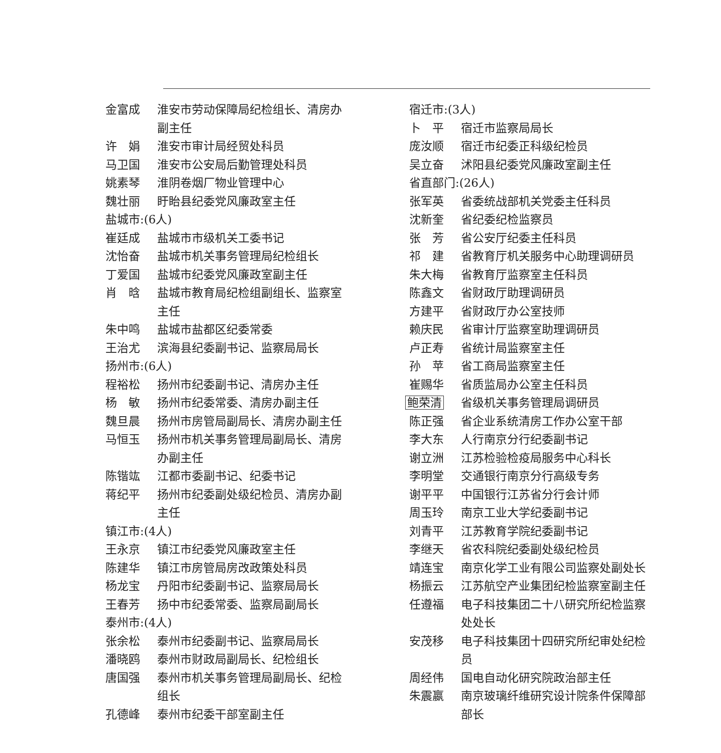金富成 淮安市劳动保障局纪检组长、清房办副主任
许　娟 淮安市审计局经贸处科员
马卫国 淮安市公安局后勤管理处科员
姚素琴 淮阴卷烟厂物业管理中心
魏壮丽 盱眙县纪委党风廉政室主任
盐城市:(6人)
崔廷成 盐城市市级机关工委书记
沈怡奋 盐城市机关事务管理局纪检组长
丁爱国 盐城市纪委党风廉政室副主任
肖　晗 盐城市教育局纪检组副组长、监察室主任
朱中鸣 盐城市盐都区纪委常委
王治尤 滨海县纪委副书记、监察局局长
扬州市:(6人)
程裕松 扬州市纪委副书记、清房办主任
杨　敏 扬州市纪委常委、清房办副主任
魏旦晨 扬州市房管局副局长、清房办副主任
马恒玉 扬州市机关事务管理局副局长、清房办副主任
陈锴竑 江都市委副书记、纪委书记
蒋纪平 扬州市纪委副处级纪检员、清房办副主任
镇江市:(4人)
王永京 镇江市纪委党风廉政室主任
陈建华 镇江市房管局房改政策处科员
杨龙宝 丹阳市纪委副书记、监察局局长
王春芳 扬中市纪委常委、监察局副局长
泰州市:(4人)
张余松 泰州市纪委副书记、监察局局长
潘晓鸥 泰州市财政局副局长、纪检组长
唐国强 泰州市机关事务管理局副局长、纪检组长
孔德峰 泰州市纪委干部室副主任
宿迁市:(3人)
卜　平 宿迁市监察局局长
庞汝顺 宿迁市纪委正科级纪检员
吴立奋 沭阳县纪委党风廉政室副主任
省直部门:(26人)
张军英 省委统战部机关党委主任科员
沈新奎 省纪委纪检监察员
张　芳 省公安厅纪委主任科员
祁　建 省教育厅机关服务中心助理调研员
朱大梅 省教育厅监察室主任科员
陈鑫文 省财政厅助理调研员
方建平 省财政厅办公室技师
赖庆民 省审计厅监察室助理调研员
卢正寿 省统计局监察室主任
孙　苹 省工商局监察室主任
崔赐华 省质监局办公室主任科员
鲍荣清 省级机关事务管理局调研员
陈正强 省企业系统清房工作办公室干部
李大东 人行南京分行纪委副书记
谢立洲 江苏检验检疫局服务中心科长
李明堂 交通银行南京分行高级专务
谢平平 中国银行江苏省分行会计师
周玉玲 南京工业大学纪委副书记
刘青平 江苏教育学院纪委副书记
李继天 省农科院纪委副处级纪检员
靖连宝 南京化学工业有限公司监察处副处长
杨振云 江苏航空产业集团纪检监察室副主任
任遵福 电子科技集团二十八研究所纪检监察处处长
安茂移 电子科技集团十四研究所纪审处纪检员
周经伟 国电自动化研究院政治部主任
朱震嬴 南京玻璃纤维研究设计院条件保障部部长